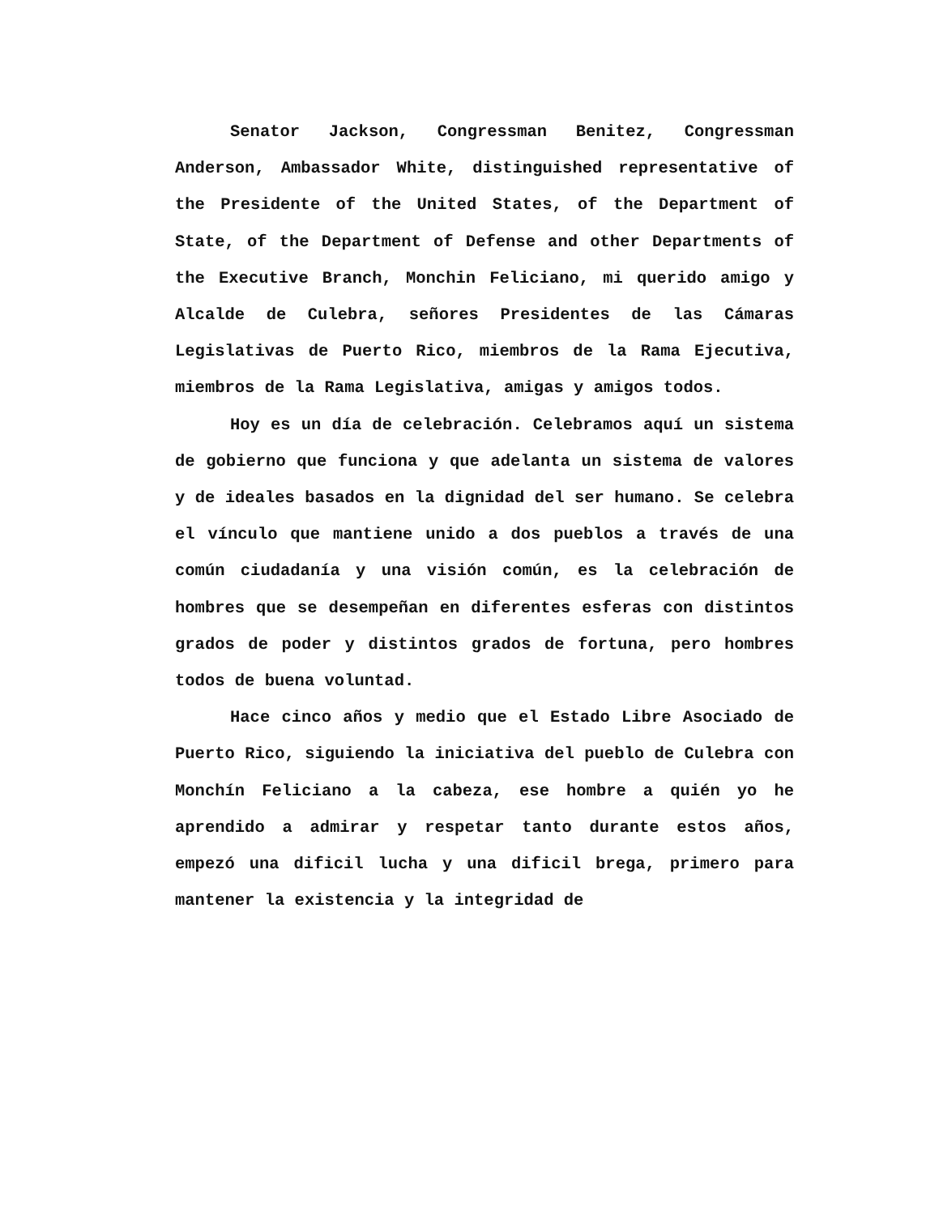Senator Jackson, Congressman Benitez, Congressman Anderson, Ambassador White, distinguished representative of the Presidente of the United States, of the Department of State, of the Department of Defense and other Departments of the Executive Branch, Monchin Feliciano, mi querido amigo y Alcalde de Culebra, señores Presidentes de las Cámaras Legislativas de Puerto Rico, miembros de la Rama Ejecutiva, miembros de la Rama Legislativa, amigas y amigos todos.
Hoy es un día de celebración. Celebramos aquí un sistema de gobierno que funciona y que adelanta un sistema de valores y de ideales basados en la dignidad del ser humano. Se celebra el vínculo que mantiene unido a dos pueblos a través de una común ciudadanía y una visión común, es la celebración de hombres que se desempeñan en diferentes esferas con distintos grados de poder y distintos grados de fortuna, pero hombres todos de buena voluntad.
Hace cinco años y medio que el Estado Libre Asociado de Puerto Rico, siguiendo la iniciativa del pueblo de Culebra con Monchín Feliciano a la cabeza, ese hombre a quién yo he aprendido a admirar y respetar tanto durante estos años, empezó una dificil lucha y una dificil brega, primero para mantener la existencia y la integridad de